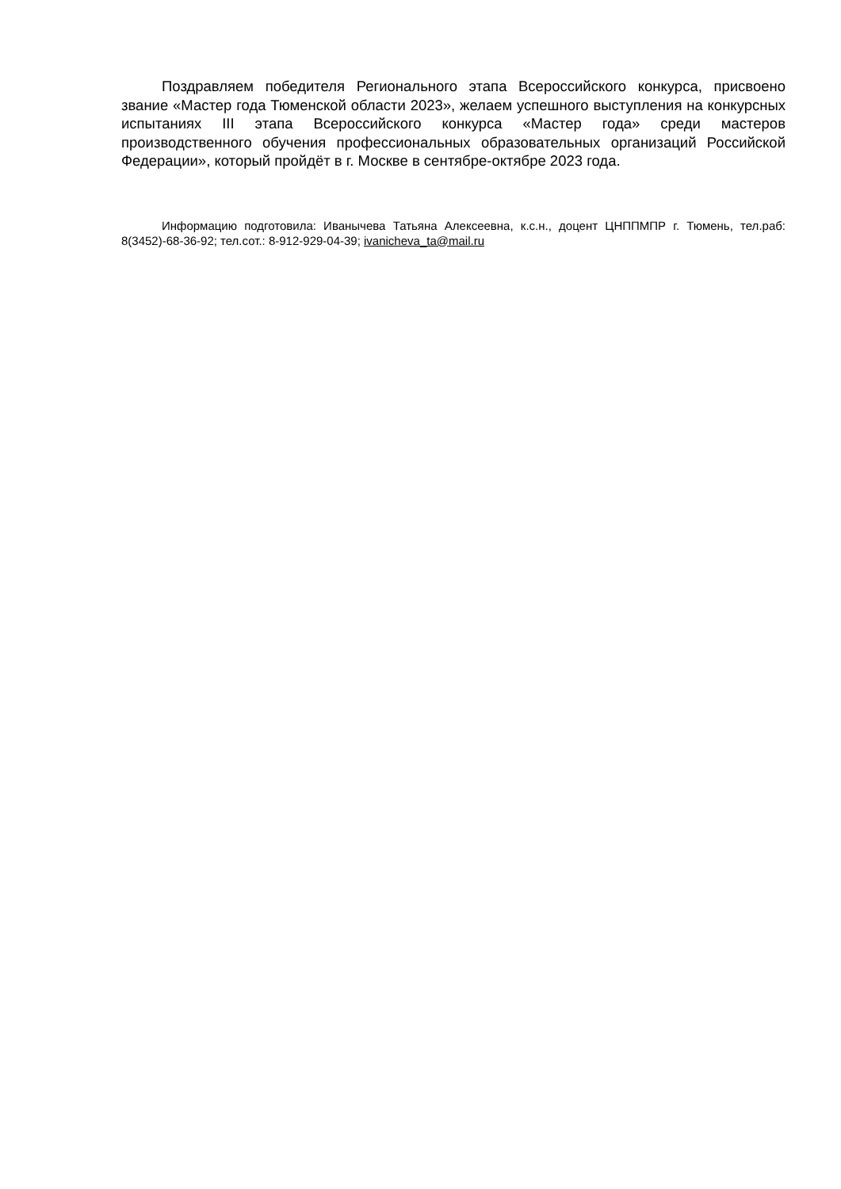Поздравляем победителя Регионального этапа Всероссийского конкурса, присвоено звание «Мастер года Тюменской области 2023», желаем успешного выступления на конкурсных испытаниях III этапа Всероссийского конкурса «Мастер года» среди мастеров производственного обучения профессиональных образовательных организаций Российской Федерации», который пройдёт в г. Москве в сентябре-октябре 2023 года.
Информацию подготовила: Иванычева Татьяна Алексеевна, к.с.н., доцент ЦНППМПР г. Тюмень, тел.раб: 8(3452)-68-36-92; тел.сот.: 8-912-929-04-39; ivanicheva_ta@mail.ru